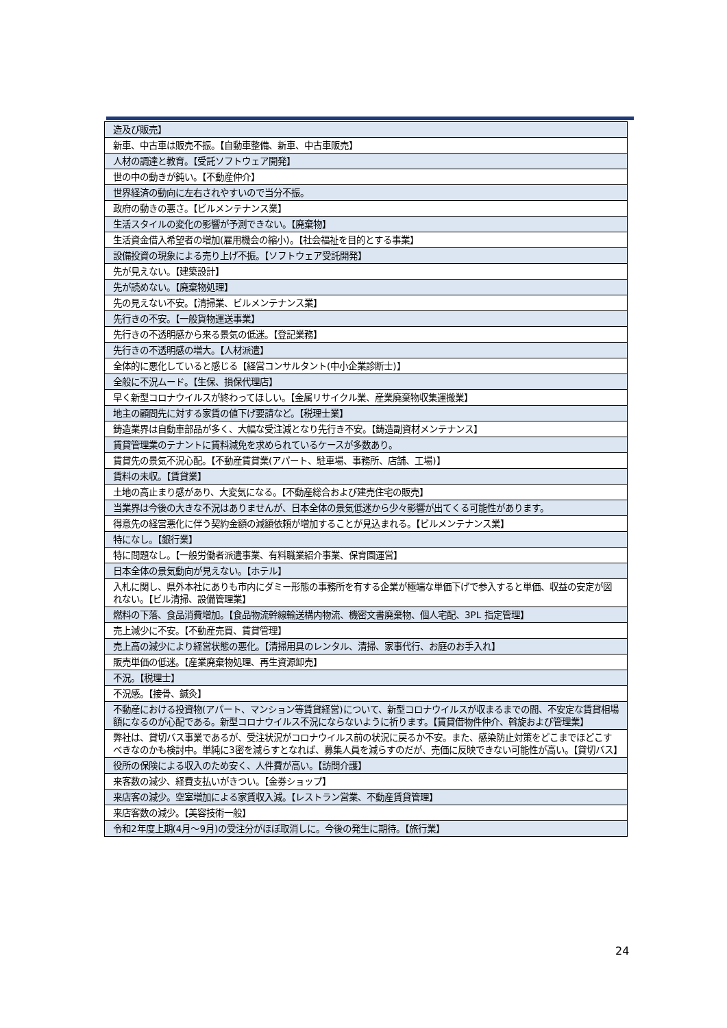| 造及び販売】 |
| 新車、中古車は販売不振。【自動車整備、新車、中古車販売】 |
| 人材の調達と教育。【受託ソフトウェア開発】 |
| 世の中の動きが鈍い。【不動産仲介】 |
| 世界経済の動向に左右されやすいので当分不振。 |
| 政府の動きの悪さ。【ビルメンテナンス業】 |
| 生活スタイルの変化の影響が予測できない。【廃棄物】 |
| 生活資金借入希望者の増加(雇用機会の縮小)。【社会福祉を目的とする事業】 |
| 設備投資の現象による売り上げ不振。【ソフトウェア受託開発】 |
| 先が見えない。【建築設計】 |
| 先が読めない。【廃棄物処理】 |
| 先の見えない不安。【清掃業、ビルメンテナンス業】 |
| 先行きの不安。【一般貨物運送事業】 |
| 先行きの不透明感から来る景気の低迷。【登記業務】 |
| 先行きの不透明感の増大。【人材派遣】 |
| 全体的に悪化していると感じる【経営コンサルタント(中小企業診断士)】 |
| 全般に不況ムード。【生保、損保代理店】 |
| 早く新型コロナウイルスが終わってほしい。【金属リサイクル業、産業廃棄物収集運搬業】 |
| 地主の顧問先に対する家賃の値下げ要請など。【税理士業】 |
| 鋳造業界は自動車部品が多く、大幅な受注減となり先行き不安。【鋳造副資材メンテナンス】 |
| 賃貸管理業のテナントに賃料減免を求められているケースが多数あり。 |
| 賃貸先の景気不況心配。【不動産賃貸業(アパート、駐車場、事務所、店舗、工場)】 |
| 賃料の未収。【賃貸業】 |
| 土地の高止まり感があり、大変気になる。【不動産総合および建売住宅の販売】 |
| 当業界は今後の大きな不況はありませんが、日本全体の景気低迷から少々影響が出てくる可能性があります。 |
| 得意先の経営悪化に伴う契約金額の減額依頼が増加することが見込まれる。【ビルメンテナンス業】 |
| 特になし。【銀行業】 |
| 特に問題なし。【一般労働者派遣事業、有料職業紹介事業、保育園運営】 |
| 日本全体の景気動向が見えない。【ホテル】 |
| 入札に関し、県外本社にありも市内にダミー形態の事務所を有する企業が極端な単価下げで参入すると単価、収益の安定が図れない。【ビル清掃、設備管理業】 |
| 燃料の下落、食品消費増加。【食品物流幹線輸送構内物流、機密文書廃棄物、個人宅配、3PL 指定管理】 |
| 売上減少に不安。【不動産売買、賃貸管理】 |
| 売上高の減少により経営状態の悪化。【清掃用具のレンタル、清掃、家事代行、お庭のお手入れ】 |
| 販売単価の低迷。【産業廃棄物処理、再生資源卸売】 |
| 不況。【税理士】 |
| 不況感。【接骨、鍼灸】 |
| 不動産における投資物(アパート、マンション等賃貸経営)について、新型コロナウイルスが収まるまでの間、不安定な賃貸相場額になるのが心配である。新型コロナウイルス不況にならないように祈ります。【賃貸借物件仲介、斡旋および管理業】 |
| 弊社は、貸切バス事業であるが、受注状況がコロナウイルス前の状況に戻るか不安。また、感染防止対策をどこまでほどこすべきなのかも検討中。単純に3密を減らすとなれば、募集人員を減らすのだが、売価に反映できない可能性が高い。【貸切バス】 |
| 役所の保険による収入のため安く、人件費が高い。【訪問介護】 |
| 来客数の減少、経費支払いがきつい。【金券ショップ】 |
| 来店客の減少。空室増加による家賃収入減。【レストラン営業、不動産賃貸管理】 |
| 来店客数の減少。【美容技術一般】 |
| 令和2年度上期(4月～9月)の受注分がほぼ取消しに。今後の発生に期待。【旅行業】 |
24